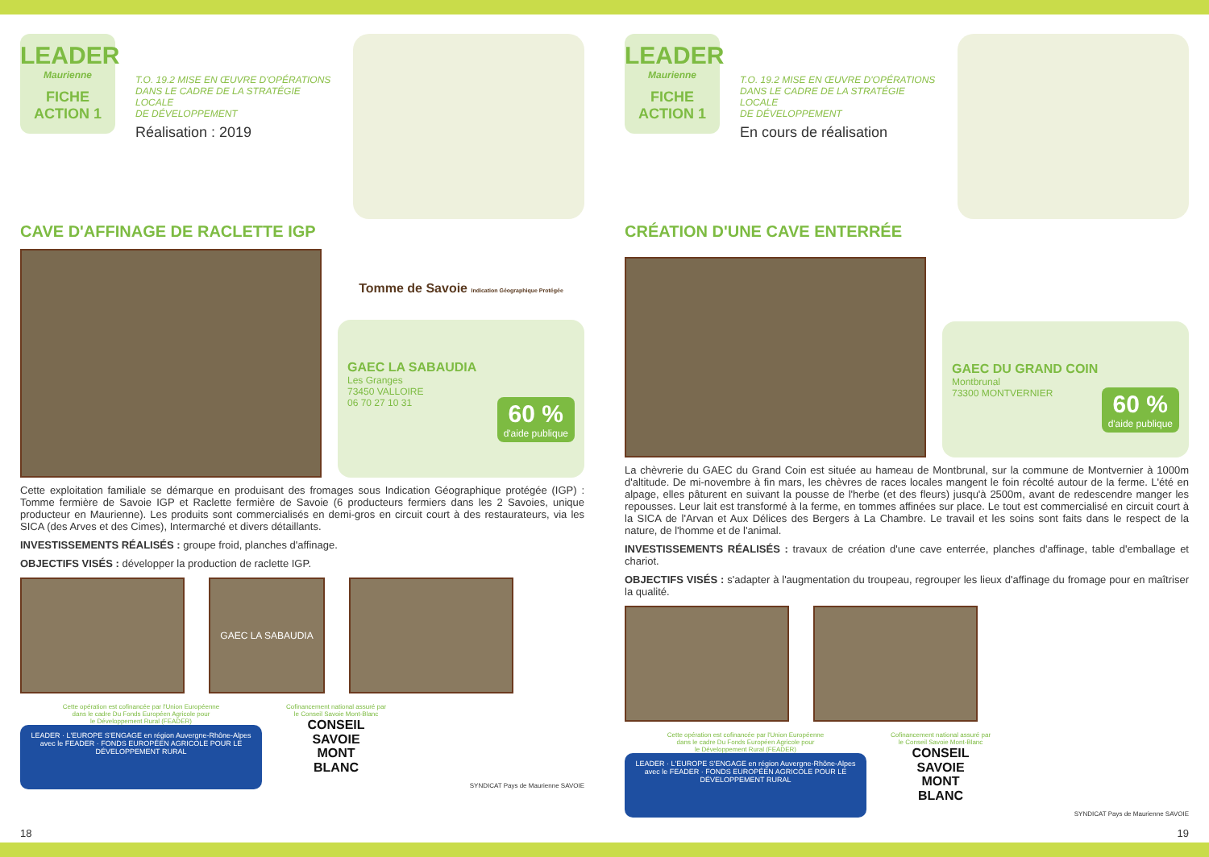LEADER
Maurienne
FICHE
ACTION 1
T.O. 19.2 MISE EN ŒUVRE D'OPÉRATIONS
DANS LE CADRE DE LA STRATÉGIE LOCALE
DE DÉVELOPPEMENT
Réalisation : 2019
CAVE D'AFFINAGE DE RACLETTE IGP
Tomme de Savoie Indication Géographique Protégée
GAEC LA SABAUDIA
Les Granges
73450 VALLOIRE
06 70 27 10 31
60 %
d'aide publique
Cette exploitation familiale se démarque en produisant des fromages sous Indication Géographique protégée (IGP) : Tomme fermière de Savoie IGP et Raclette fermière de Savoie (6 producteurs fermiers dans les 2 Savoies, unique producteur en Maurienne). Les produits sont commercialisés en demi-gros en circuit court à des restaurateurs, via les SICA (des Arves et des Cimes), Intermarché et divers détaillants.
INVESTISSEMENTS RÉALISÉS : groupe froid, planches d'affinage.
OBJECTIFS VISÉS : développer la production de raclette IGP.
GAEC LA SABAUDIA
Cette opération est cofinancée par l'Union Européenne
dans le cadre Du Fonds Européen Agricole pour
le Développement Rural (FEADER)
LEADER · L'EUROPE S'ENGAGE en région Auvergne-Rhône-Alpes avec le FEADER · FONDS EUROPÉEN AGRICOLE POUR LE DÉVELOPPEMENT RURAL
Cofinancement national assuré par
le Conseil Savoie Mont-Blanc
CONSEIL
SAVOIE
MONT
BLANC
SYNDICAT Pays de Maurienne SAVOIE
18
LEADER
Maurienne
FICHE
ACTION 1
T.O. 19.2 MISE EN ŒUVRE D'OPÉRATIONS
DANS LE CADRE DE LA STRATÉGIE LOCALE
DE DÉVELOPPEMENT
En cours de réalisation
CRÉATION D'UNE CAVE ENTERRÉE
GAEC DU GRAND COIN
Montbrunal
73300 MONTVERNIER
60 %
d'aide publique
La chèvrerie du GAEC du Grand Coin est située au hameau de Montbrunal, sur la commune de Montvernier à 1000m d'altitude. De mi-novembre à fin mars, les chèvres de races locales mangent le foin récolté autour de la ferme. L'été en alpage, elles pâturent en suivant la pousse de l'herbe (et des fleurs) jusqu'à 2500m, avant de redescendre manger les repousses. Leur lait est transformé à la ferme, en tommes affinées sur place. Le tout est commercialisé en circuit court à la SICA de l'Arvan et Aux Délices des Bergers à La Chambre. Le travail et les soins sont faits dans le respect de la nature, de l'homme et de l'animal.
INVESTISSEMENTS RÉALISÉS : travaux de création d'une cave enterrée, planches d'affinage, table d'emballage et chariot.
OBJECTIFS VISÉS : s'adapter à l'augmentation du troupeau, regrouper les lieux d'affinage du fromage pour en maîtriser la qualité.
Cette opération est cofinancée par l'Union Européenne
dans le cadre Du Fonds Européen Agricole pour
le Développement Rural (FEADER)
LEADER · L'EUROPE S'ENGAGE en région Auvergne-Rhône-Alpes avec le FEADER · FONDS EUROPÉEN AGRICOLE POUR LE DÉVELOPPEMENT RURAL
Cofinancement national assuré par
le Conseil Savoie Mont-Blanc
CONSEIL
SAVOIE
MONT
BLANC
SYNDICAT Pays de Maurienne SAVOIE
19